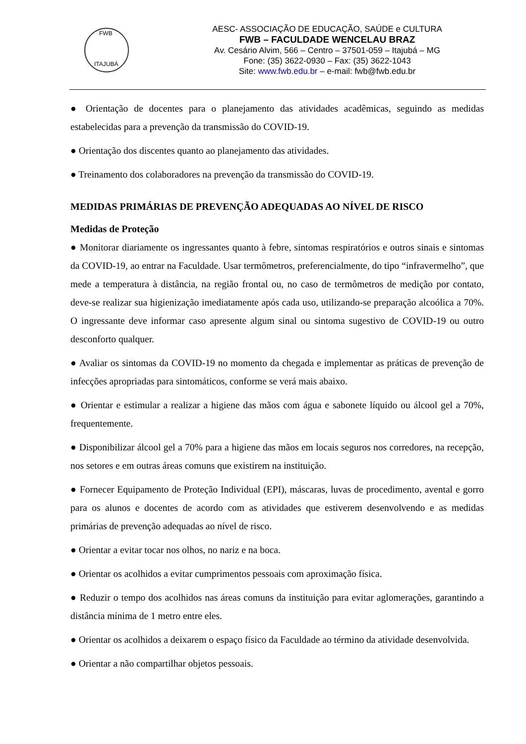FWB
ITAJUBÁ
AESC- ASSOCIAÇÃO DE EDUCAÇÃO, SAÚDE e CULTURA
FWB – FACULDADE WENCELAU BRAZ
Av. Cesário Alvim, 566 – Centro – 37501-059 – Itajubá – MG
Fone: (35) 3622-0930 – Fax: (35) 3622-1043
Site: www.fwb.edu.br – e-mail: fwb@fwb.edu.br
● Orientação de docentes para o planejamento das atividades acadêmicas, seguindo as medidas estabelecidas para a prevenção da transmissão do COVID-19.
● Orientação dos discentes quanto ao planejamento das atividades.
● Treinamento dos colaboradores na prevenção da transmissão do COVID-19.
MEDIDAS PRIMÁRIAS DE PREVENÇÃO ADEQUADAS AO NÍVEL DE RISCO
Medidas de Proteção
● Monitorar diariamente os ingressantes quanto à febre, sintomas respiratórios e outros sinais e sintomas da COVID-19, ao entrar na Faculdade. Usar termômetros, preferencialmente, do tipo “infravermelho”, que mede a temperatura à distância, na região frontal ou, no caso de termômetros de medição por contato, deve-se realizar sua higienização imediatamente após cada uso, utilizando-se preparação alcoólica a 70%. O ingressante deve informar caso apresente algum sinal ou sintoma sugestivo de COVID-19 ou outro desconforto qualquer.
● Avaliar os sintomas da COVID-19 no momento da chegada e implementar as práticas de prevenção de infecções apropriadas para sintomáticos, conforme se verá mais abaixo.
● Orientar e estimular a realizar a higiene das mãos com água e sabonete líquido ou álcool gel a 70%, frequentemente.
● Disponibilizar álcool gel a 70% para a higiene das mãos em locais seguros nos corredores, na recepção, nos setores e em outras áreas comuns que existirem na instituição.
● Fornecer Equipamento de Proteção Individual (EPI), máscaras, luvas de procedimento, avental e gorro para os alunos e docentes de acordo com as atividades que estiverem desenvolvendo e as medidas primárias de prevenção adequadas ao nível de risco.
● Orientar a evitar tocar nos olhos, no nariz e na boca.
● Orientar os acolhidos a evitar cumprimentos pessoais com aproximação física.
● Reduzir o tempo dos acolhidos nas áreas comuns da instituição para evitar aglomerações, garantindo a distância mínima de 1 metro entre eles.
● Orientar os acolhidos a deixarem o espaço físico da Faculdade ao término da atividade desenvolvida.
● Orientar a não compartilhar objetos pessoais.